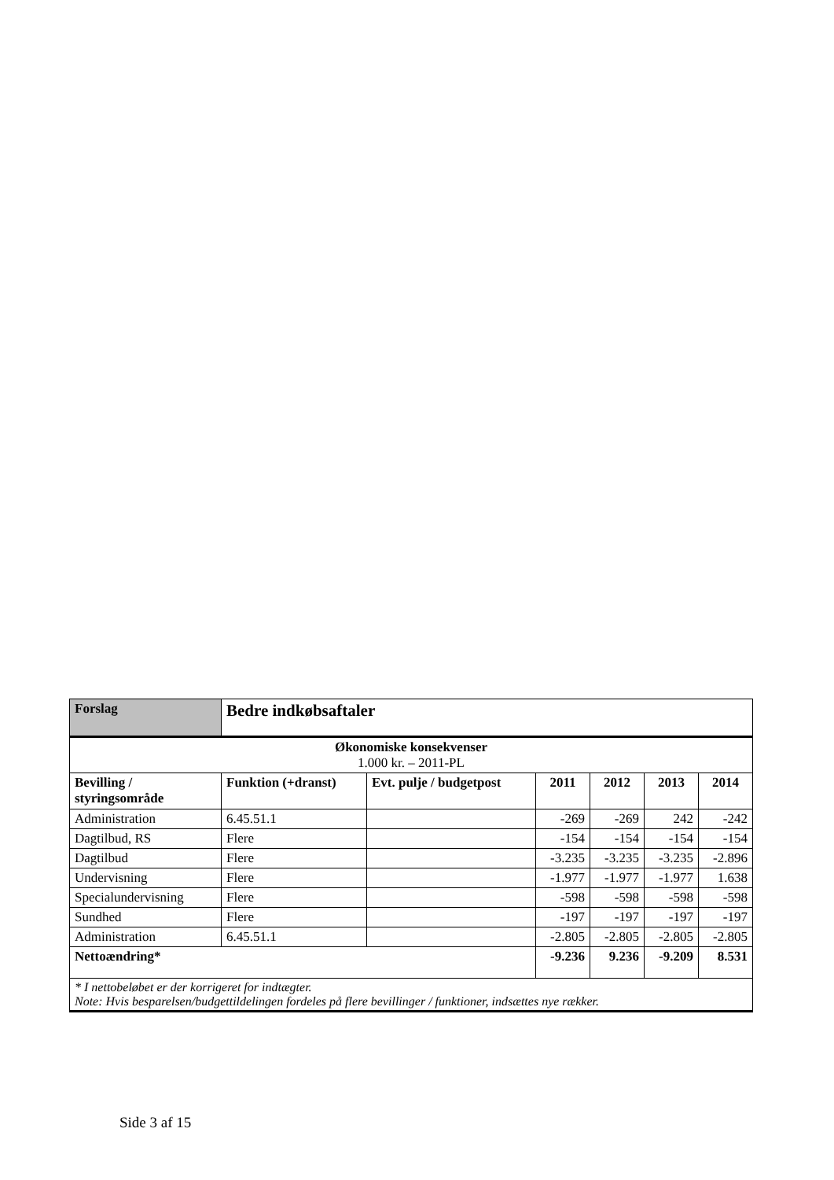| Forslag | Bedre indkøbsaftaler | | | | | |
| --- | --- | --- | --- | --- | --- | --- |
| Økonomiske konsekvenser 1.000 kr. – 2011-PL | | | | | | |
| Bevilling / styringsområde | Funktion (+dranst) | Evt. pulje / budgetpost | 2011 | 2012 | 2013 | 2014 |
| Administration | 6.45.51.1 | | -269 | -269 | 242 | -242 |
| Dagtilbud, RS | Flere | | -154 | -154 | -154 | -154 |
| Dagtilbud | Flere | | -3.235 | -3.235 | -3.235 | -2.896 |
| Undervisning | Flere | | -1.977 | -1.977 | -1.977 | 1.638 |
| Specialundervisning | Flere | | -598 | -598 | -598 | -598 |
| Sundhed | Flere | | -197 | -197 | -197 | -197 |
| Administration | 6.45.51.1 | | -2.805 | -2.805 | -2.805 | -2.805 |
| Nettoændring* | | | -9.236 | 9.236 | -9.209 | 8.531 |
| * I nettobeløbet er der korrigeret for indtægter. Note: Hvis besparelsen/budgettildelingen fordeles på flere bevillinger / funktioner, indsættes nye rækker. | | | | | | |
Side 3 af 15